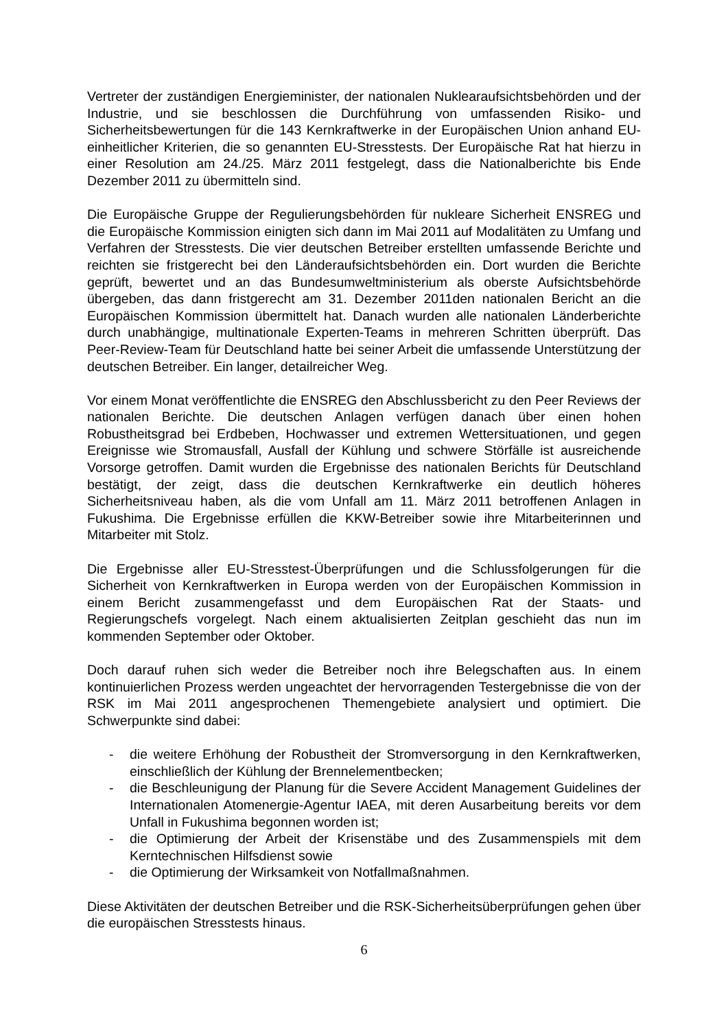Vertreter der zuständigen Energieminister, der nationalen Nuklearaufsichtsbehörden und der Industrie, und sie beschlossen die Durchführung von umfassenden Risiko- und Sicherheitsbewertungen für die 143 Kernkraftwerke in der Europäischen Union anhand EU-einheitlicher Kriterien, die so genannten EU-Stresstests. Der Europäische Rat hat hierzu in einer Resolution am 24./25. März 2011 festgelegt, dass die Nationalberichte bis Ende Dezember 2011 zu übermitteln sind.
Die Europäische Gruppe der Regulierungsbehörden für nukleare Sicherheit ENSREG und die Europäische Kommission einigten sich dann im Mai 2011 auf Modalitäten zu Umfang und Verfahren der Stresstests. Die vier deutschen Betreiber erstellten umfassende Berichte und reichten sie fristgerecht bei den Länderaufsichtsbehörden ein. Dort wurden die Berichte geprüft, bewertet und an das Bundesumweltministerium als oberste Aufsichtsbehörde übergeben, das dann fristgerecht am 31. Dezember 2011den nationalen Bericht an die Europäischen Kommission übermittelt hat. Danach wurden alle nationalen Länderberichte durch unabhängige, multinationale Experten-Teams in mehreren Schritten überprüft. Das Peer-Review-Team für Deutschland hatte bei seiner Arbeit die umfassende Unterstützung der deutschen Betreiber. Ein langer, detailreicher Weg.
Vor einem Monat veröffentlichte die ENSREG den Abschlussbericht zu den Peer Reviews der nationalen Berichte. Die deutschen Anlagen verfügen danach über einen hohen Robustheitsgrad bei Erdbeben, Hochwasser und extremen Wettersituationen, und gegen Ereignisse wie Stromausfall, Ausfall der Kühlung und schwere Störfälle ist ausreichende Vorsorge getroffen. Damit wurden die Ergebnisse des nationalen Berichts für Deutschland bestätigt, der zeigt, dass die deutschen Kernkraftwerke ein deutlich höheres Sicherheitsniveau haben, als die vom Unfall am 11. März 2011 betroffenen Anlagen in Fukushima. Die Ergebnisse erfüllen die KKW-Betreiber sowie ihre Mitarbeiterinnen und Mitarbeiter mit Stolz.
Die Ergebnisse aller EU-Stresstest-Überprüfungen und die Schlussfolgerungen für die Sicherheit von Kernkraftwerken in Europa werden von der Europäischen Kommission in einem Bericht zusammengefasst und dem Europäischen Rat der Staats- und Regierungschefs vorgelegt. Nach einem aktualisierten Zeitplan geschieht das nun im kommenden September oder Oktober.
Doch darauf ruhen sich weder die Betreiber noch ihre Belegschaften aus. In einem kontinuierlichen Prozess werden ungeachtet der hervorragenden Testergebnisse die von der RSK im Mai 2011 angesprochenen Themengebiete analysiert und optimiert. Die Schwerpunkte sind dabei:
- die weitere Erhöhung der Robustheit der Stromversorgung in den Kernkraftwerken, einschließlich der Kühlung der Brennelementbecken;
- die Beschleunigung der Planung für die Severe Accident Management Guidelines der Internationalen Atomenergie-Agentur IAEA, mit deren Ausarbeitung bereits vor dem Unfall in Fukushima begonnen worden ist;
- die Optimierung der Arbeit der Krisenstäbe und des Zusammenspiels mit dem Kerntechnischen Hilfsdienst sowie
- die Optimierung der Wirksamkeit von Notfallmaßnahmen.
Diese Aktivitäten der deutschen Betreiber und die RSK-Sicherheitsüberprüfungen gehen über die europäischen Stresstests hinaus.
6